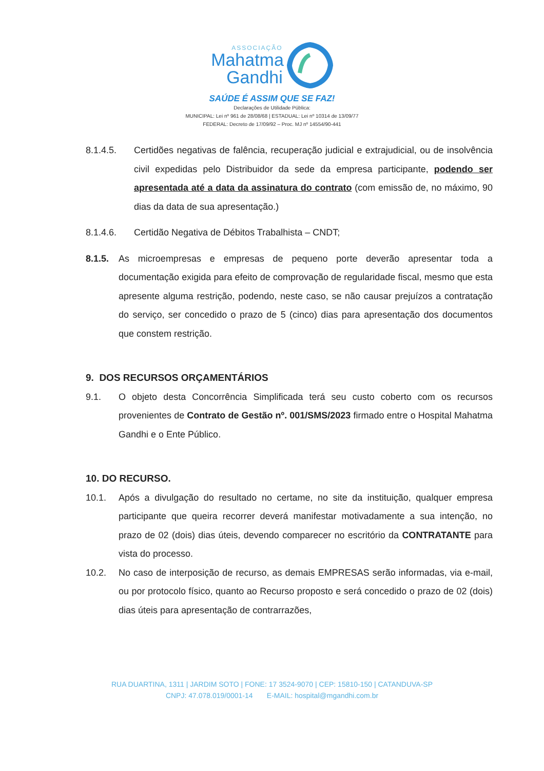ASSOCIAÇÃO
Mahatma
Gandhi
SAÚDE É ASSIM QUE SE FAZ!
Declarações de Utilidade Pública:
MUNICIPAL: Lei nº 961 de 28/08/68 | ESTADUAL: Lei nº 10314 de 13/09/77
FEDERAL: Decreto de 17/09/92 – Proc. MJ nº 14554/90-441
8.1.4.5. Certidões negativas de falência, recuperação judicial e extrajudicial, ou de insolvência civil expedidas pelo Distribuidor da sede da empresa participante, podendo ser apresentada até a data da assinatura do contrato (com emissão de, no máximo, 90 dias da data de sua apresentação.)
8.1.4.6. Certidão Negativa de Débitos Trabalhista – CNDT;
8.1.5. As microempresas e empresas de pequeno porte deverão apresentar toda a documentação exigida para efeito de comprovação de regularidade fiscal, mesmo que esta apresente alguma restrição, podendo, neste caso, se não causar prejuízos a contratação do serviço, ser concedido o prazo de 5 (cinco) dias para apresentação dos documentos que constem restrição.
9. DOS RECURSOS ORÇAMENTÁRIOS
9.1. O objeto desta Concorrência Simplificada terá seu custo coberto com os recursos provenientes de Contrato de Gestão nº. 001/SMS/2023 firmado entre o Hospital Mahatma Gandhi e o Ente Público.
10. DO RECURSO.
10.1. Após a divulgação do resultado no certame, no site da instituição, qualquer empresa participante que queira recorrer deverá manifestar motivadamente a sua intenção, no prazo de 02 (dois) dias úteis, devendo comparecer no escritório da CONTRATANTE para vista do processo.
10.2. No caso de interposição de recurso, as demais EMPRESAS serão informadas, via e-mail, ou por protocolo físico, quanto ao Recurso proposto e será concedido o prazo de 02 (dois) dias úteis para apresentação de contrarrazões,
RUA DUARTINA, 1311 | JARDIM SOTO | FONE: 17 3524-9070 | CEP: 15810-150 | CATANDUVA-SP
CNPJ: 47.078.019/0001-14 E-MAIL: hospital@mgandhi.com.br